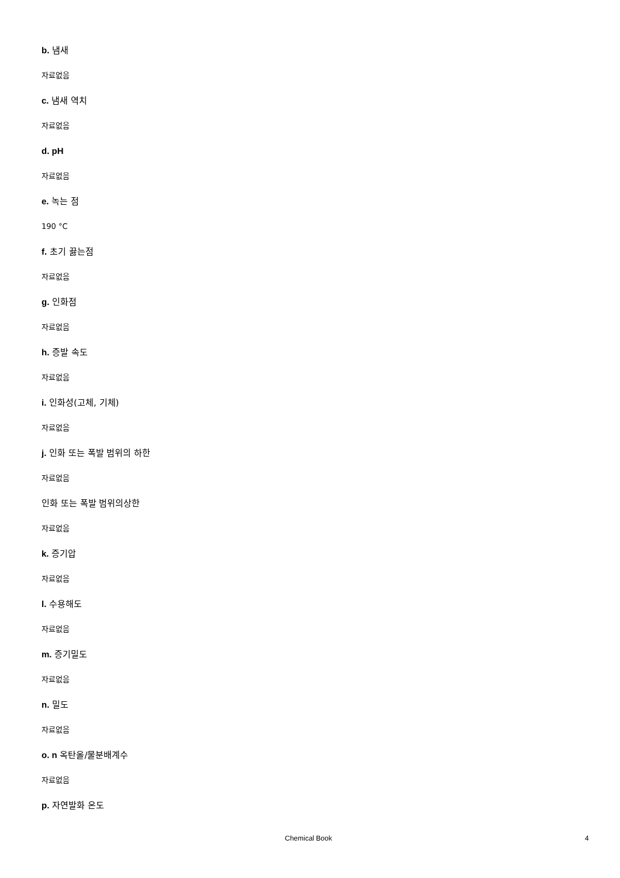b. 냄새
자료없음
c. 냄새 역치
자료없음
d. pH
자료없음
e. 녹는 점
190 °C
f. 초기 끓는점
자료없음
g. 인화점
자료없음
h. 증발 속도
자료없음
i. 인화성(고체, 기체)
자료없음
j. 인화 또는 폭발 범위의 하한
자료없음
인화 또는 폭발 범위의상한
자료없음
k. 증기압
자료없음
l. 수용해도
자료없음
m. 증기밀도
자료없음
n. 밀도
자료없음
o. n 옥탄올/물분배계수
자료없음
p. 자연발화 온도
Chemical Book 4